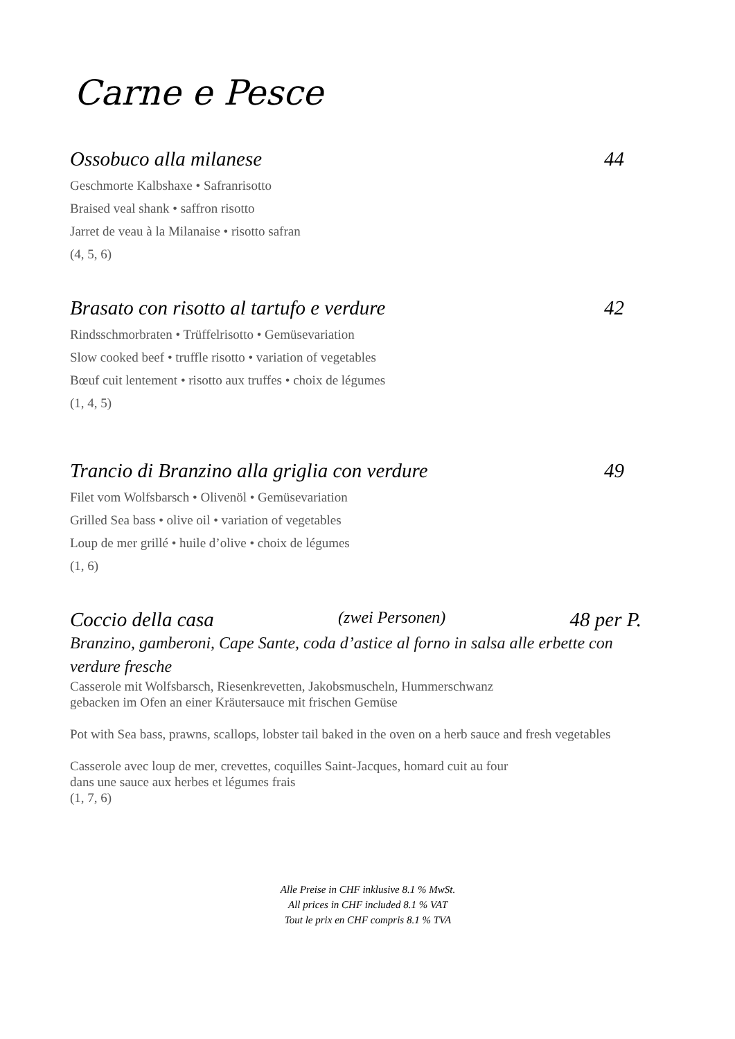Carne e Pesce
Ossobuco alla milanese 44
Geschmorte Kalbshaxe • Safranrisotto
Braised veal shank • saffron risotto
Jarret de veau à la Milanaise • risotto safran
(4, 5, 6)
Brasato con risotto al tartufo e verdure 42
Rindsschmorbraten • Trüffelrisotto • Gemüsevariation
Slow cooked beef • truffle risotto • variation of vegetables
Bœuf cuit lentement • risotto aux truffes • choix de légumes
(1, 4, 5)
Trancio di Branzino alla griglia con verdure 49
Filet vom Wolfsbarsch • Olivenöl • Gemüsevariation
Grilled Sea bass • olive oil • variation of vegetables
Loup de mer grillé • huile d’olive • choix de légumes
(1, 6)
Coccio della casa (zwei Personen) 48 per P.
Branzino, gamberoni, Cape Sante, coda d’astice al forno in salsa alle erbette con verdure fresche
Casserole mit Wolfsbarsch, Riesenkrevetten, Jakobsmuscheln, Hummerschwanz
gebacken im Ofen an einer Kräutersauce mit frischen Gemüse
Pot with Sea bass, prawns, scallops, lobster tail baked in the oven on a herb sauce and fresh vegetables
Casserole avec loup de mer, crevettes, coquilles Saint-Jacques, homard cuit au four
dans une sauce aux herbes et légumes frais
(1, 7, 6)
Alle Preise in CHF inklusive 8.1 % MwSt.
All prices in CHF included 8.1 % VAT
Tout le prix en CHF compris 8.1 % TVA